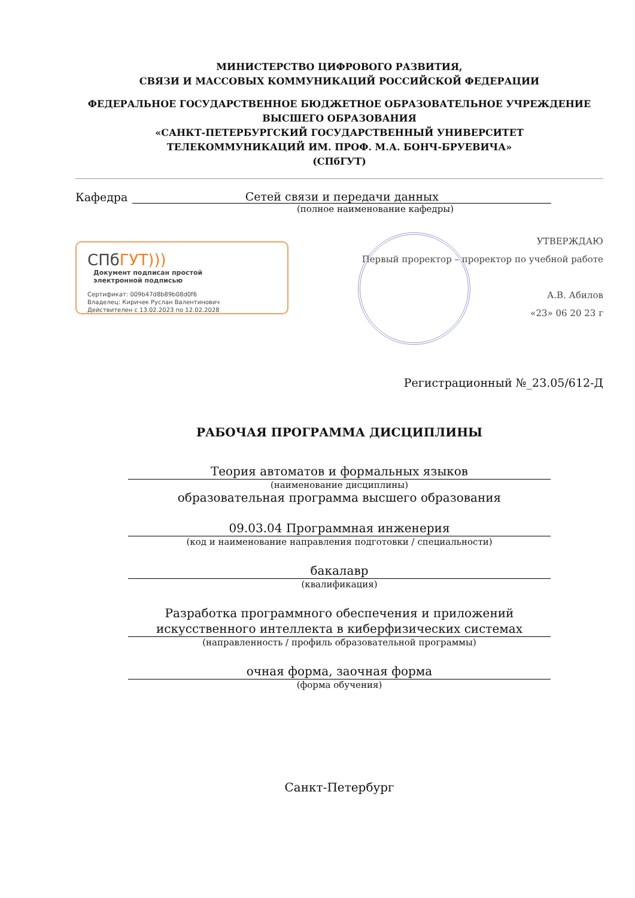МИНИСТЕРСТВО ЦИФРОВОГО РАЗВИТИЯ,
СВЯЗИ И МАССОВЫХ КОММУНИКАЦИЙ РОССИЙСКОЙ ФЕДЕРАЦИИ
ФЕДЕРАЛЬНОЕ ГОСУДАРСТВЕННОЕ БЮДЖЕТНОЕ ОБРАЗОВАТЕЛЬНОЕ УЧРЕЖДЕНИЕ
ВЫСШЕГО ОБРАЗОВАНИЯ
«САНКТ-ПЕТЕРБУРГСКИЙ ГОСУДАРСТВЕННЫЙ УНИВЕРСИТЕТ
ТЕЛЕКОММУНИКАЦИЙ ИМ. ПРОФ. М.А. БОНЧ-БРУЕВИЧА»
(СПбГУТ)
Кафедра Сетей связи и передачи данных
(полное наименование кафедры)
СПбГУТ))) Документ подписан простой
электронной подписью
Сертификат: 009b47d8b89b08d0f6
Владелец: Киричек Руслан Валентинович
Действителен с 13.02.2023 по 12.02.2028
УТВЕРЖДАЮ
Первый проректор – проректор по учебной работе
А.В. Абилов
«23» 06 20 23 г
Регистрационный №_23.05/612-Д
РАБОЧАЯ ПРОГРАММА ДИСЦИПЛИНЫ
Теория автоматов и формальных языков
(наименование дисциплины)
образовательная программа высшего образования
09.03.04 Программная инженерия
(код и наименование направления подготовки / специальности)
бакалавр
(квалификация)
Разработка программного обеспечения и приложений
искусственного интеллекта в киберфизических системах
(направленность / профиль образовательной программы)
очная форма, заочная форма
(форма обучения)
Санкт-Петербург